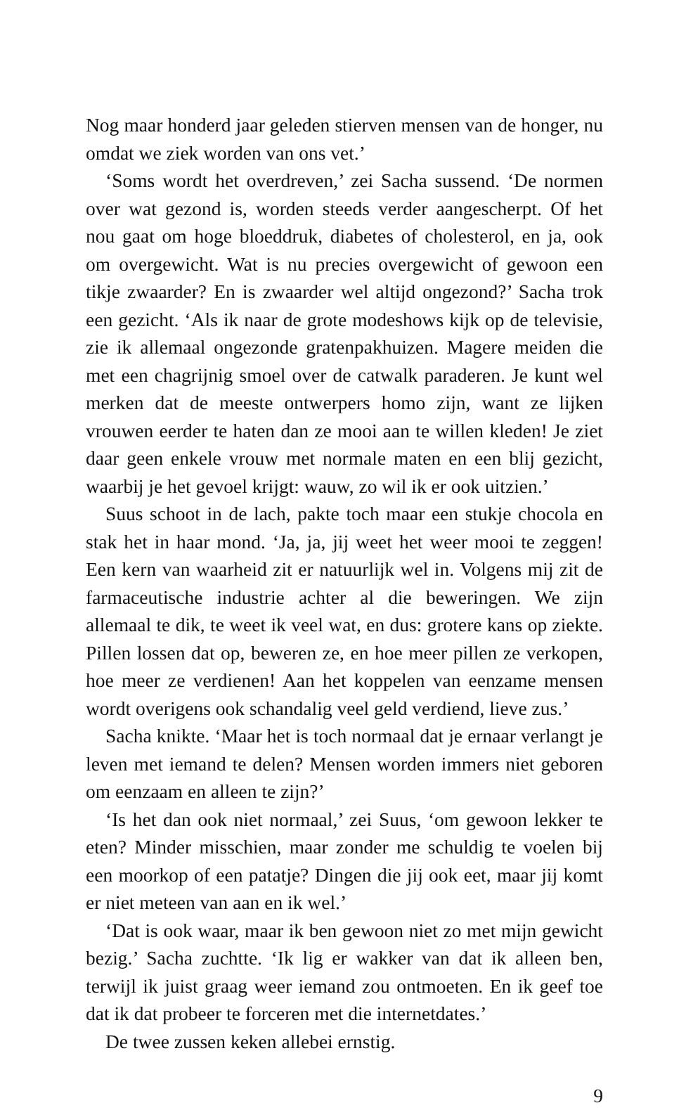Nog maar honderd jaar geleden stierven mensen van de honger, nu omdat we ziek worden van ons vet.’
‘Soms wordt het overdreven,’ zei Sacha sussend. ‘De normen over wat gezond is, worden steeds verder aangescherpt. Of het nou gaat om hoge bloeddruk, diabetes of cholesterol, en ja, ook om overgewicht. Wat is nu precies overgewicht of gewoon een tikje zwaarder? En is zwaarder wel altijd ongezond?’ Sacha trok een gezicht. ‘Als ik naar de grote modeshows kijk op de televisie, zie ik allemaal ongezonde gratenpakhuizen. Magere meiden die met een chagrijnig smoel over de catwalk paraderen. Je kunt wel merken dat de meeste ontwerpers homo zijn, want ze lijken vrouwen eerder te haten dan ze mooi aan te willen kleden! Je ziet daar geen enkele vrouw met normale maten en een blij gezicht, waarbij je het gevoel krijgt: wauw, zo wil ik er ook uitzien.’
Suus schoot in de lach, pakte toch maar een stukje chocola en stak het in haar mond. ‘Ja, ja, jij weet het weer mooi te zeggen! Een kern van waarheid zit er natuurlijk wel in. Volgens mij zit de farmaceutische industrie achter al die beweringen. We zijn allemaal te dik, te weet ik veel wat, en dus: grotere kans op ziekte. Pillen lossen dat op, beweren ze, en hoe meer pillen ze verkopen, hoe meer ze verdienen! Aan het koppelen van eenzame mensen wordt overigens ook schandalig veel geld verdiend, lieve zus.’
Sacha knikte. ‘Maar het is toch normaal dat je ernaar verlangt je leven met iemand te delen? Mensen worden immers niet geboren om eenzaam en alleen te zijn?’
‘Is het dan ook niet normaal,’ zei Suus, ‘om gewoon lekker te eten? Minder misschien, maar zonder me schuldig te voelen bij een moorkop of een patatje? Dingen die jij ook eet, maar jij komt er niet meteen van aan en ik wel.’
‘Dat is ook waar, maar ik ben gewoon niet zo met mijn gewicht bezig.’ Sacha zuchtte. ‘Ik lig er wakker van dat ik alleen ben, terwijl ik juist graag weer iemand zou ontmoeten. En ik geef toe dat ik dat probeer te forceren met die internetdates.’
De twee zussen keken allebei ernstig.
9